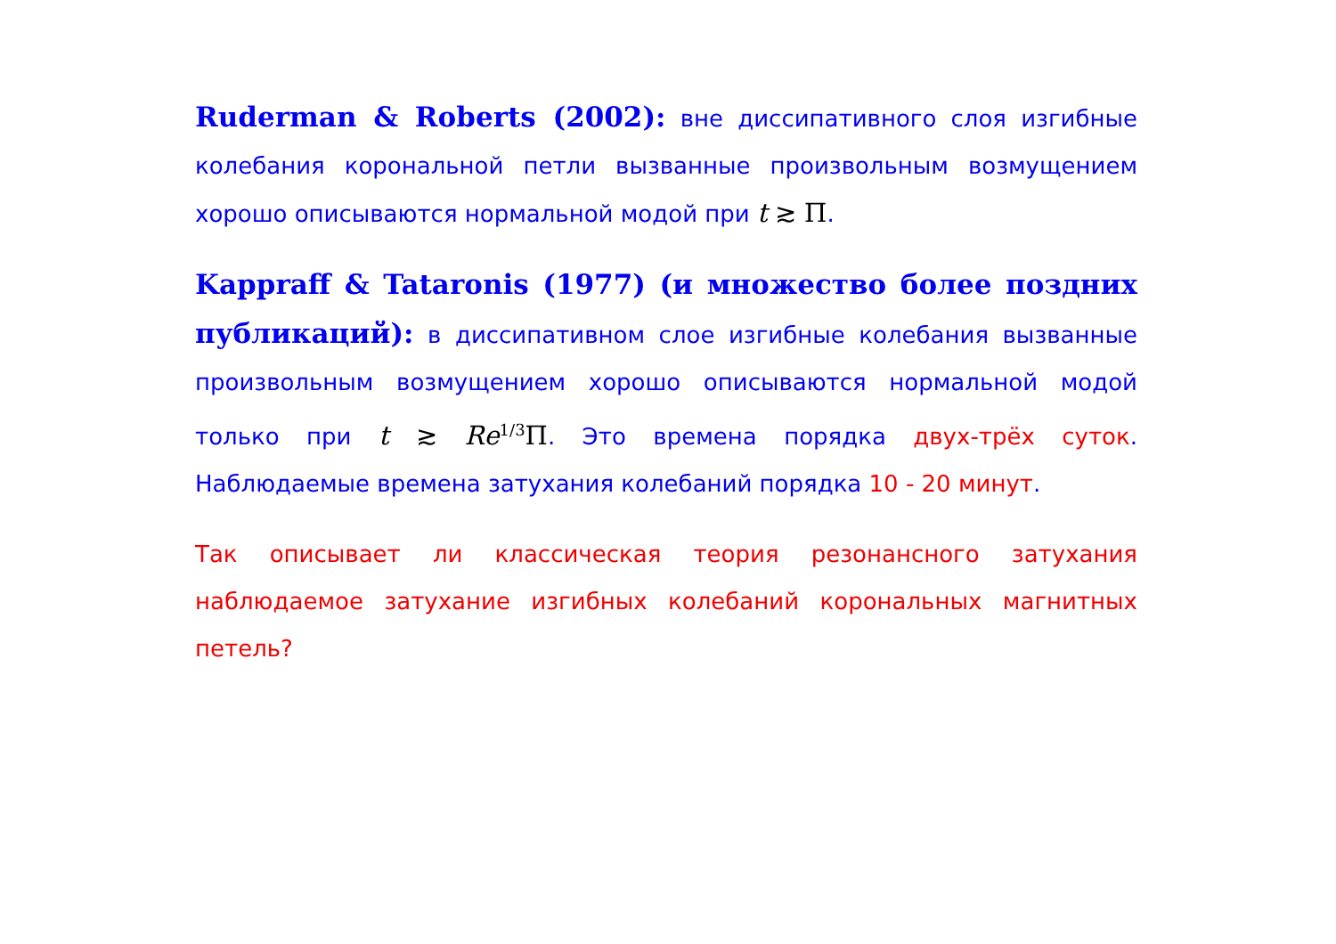Ruderman & Roberts (2002): вне диссипативного слоя изгибные колебания корональной петли вызванные произвольным возмущением хорошо описываются нормальной модой при t ≳ Π.
Kappraff & Tataronis (1977) (и множество более поздних публикаций): в диссипативном слое изгибные колебания вызванные произвольным возмущением хорошо описываются нормальной модой только при t ≳ Re<sup>1/3</sup>Π. Это времена порядка двух-трёх суток. Наблюдаемые времена затухания колебаний порядка 10 - 20 минут.
Так описывает ли классическая теория резонансного затухания наблюдаемое затухание изгибных колебаний корональных магнитных петель?